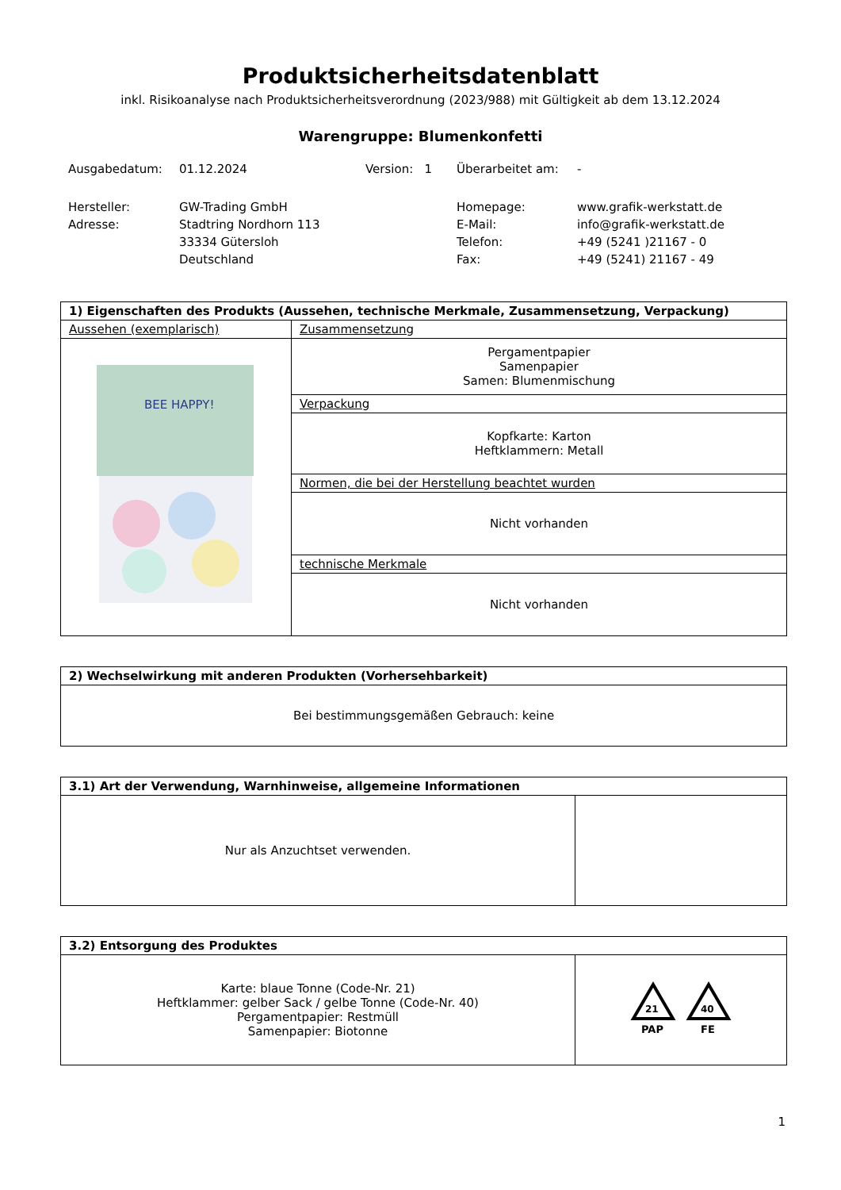Produktsicherheitsdatenblatt
inkl. Risikoanalyse nach Produktsicherheitsverordnung (2023/988) mit Gültigkeit ab dem 13.12.2024
Warengruppe: Blumenkonfetti
| Ausgabedatum: | 01.12.2024 | Version: 1 | Überarbeitet am: | - |
| Hersteller: | GW-Trading GmbH | | Homepage: | www.grafik-werkstatt.de |
| Adresse: | Stadtring Nordhorn 113 | | E-Mail: | info@grafik-werkstatt.de |
| | 33334 Gütersloh | | Telefon: | +49 (5241 )21167 - 0 |
| | Deutschland | | Fax: | +49 (5241) 21167 - 49 |
| 1) Eigenschaften des Produkts (Aussehen, technische Merkmale, Zusammensetzung, Verpackung) | |
| --- | --- |
| Aussehen (exemplarisch) | Zusammensetzung |
| BEE HAPPY! | Pergamentpapier Samenpapier Samen: Blumenmischung |
| | Verpackung |
| | Kopfkarte: Karton Heftklammern: Metall |
| | Normen, die bei der Herstellung beachtet wurden |
| | Nicht vorhanden |
| | technische Merkmale |
| | Nicht vorhanden |
| 2) Wechselwirkung mit anderen Produkten (Vorhersehbarkeit) |
| --- |
| Bei bestimmungsgemäßen Gebrauch: keine |
| 3.1) Art der Verwendung, Warnhinweise, allgemeine Informationen | |
| --- | --- |
| Nur als Anzuchtset verwenden. | |
| 3.2) Entsorgung des Produktes | |
| --- | --- |
| Karte: blaue Tonne (Code-Nr. 21) Heftklammer: gelber Sack / gelbe Tonne (Code-Nr. 40) Pergamentpapier: Restmüll Samenpapier: Biotonne | 21 PAP 40 FE |
1